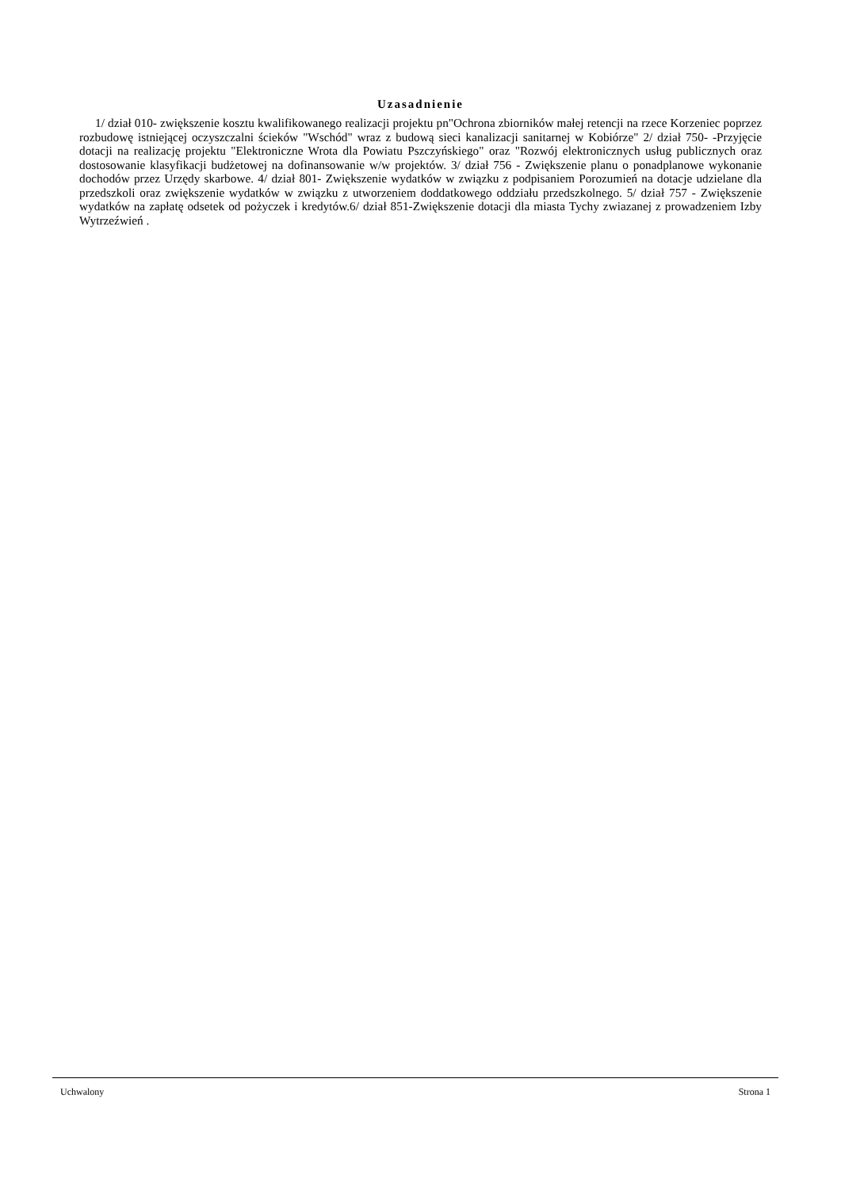Uzasadnienie
1/ dział 010- zwiększenie kosztu kwalifikowanego realizacji projektu pn"Ochrona zbiorników małej retencji na rzece Korzeniec poprzez rozbudowę istniejącej oczyszczalni ścieków "Wschód" wraz z budową sieci kanalizacji sanitarnej w Kobiórze" 2/ dział 750- -Przyjęcie dotacji na realizację projektu "Elektroniczne Wrota dla Powiatu Pszczyńskiego" oraz "Rozwój elektronicznych usług publicznych oraz dostosowanie klasyfikacji budżetowej na dofinansowanie w/w projektów. 3/ dział 756 - Zwiększenie planu o ponadplanowe wykonanie dochodów przez Urzędy skarbowe. 4/ dział 801- Zwiększenie wydatków w związku z podpisaniem Porozumień na dotacje udzielane dla przedszkoli oraz zwiększenie wydatków w związku z utworzeniem doddatkowego oddziału przedszkolnego. 5/ dział 757 - Zwiększenie wydatków na zapłatę odsetek od pożyczek i kredytów.6/ dział 851-Zwiększenie dotacji dla miasta Tychy zwiazanej z prowadzeniem Izby Wytrzeźwień .
Uchwalony Strona 1